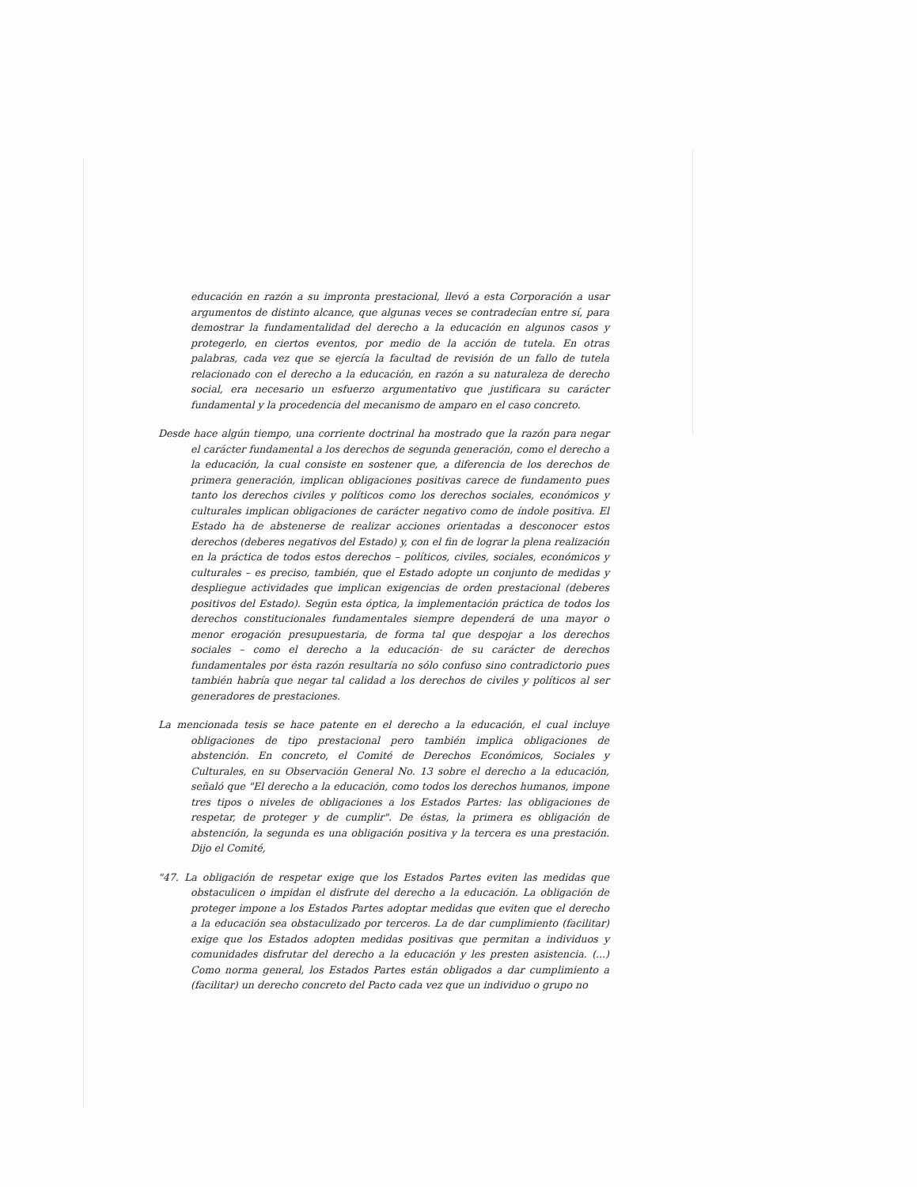educación en razón a su impronta prestacional, llevó a esta Corporación a usar argumentos de distinto alcance, que algunas veces se contradecían entre sí, para demostrar la fundamentalidad del derecho a la educación en algunos casos y protegerlo, en ciertos eventos, por medio de la acción de tutela. En otras palabras, cada vez que se ejercía la facultad de revisión de un fallo de tutela relacionado con el derecho a la educación, en razón a su naturaleza de derecho social, era necesario un esfuerzo argumentativo que justificara su carácter fundamental y la procedencia del mecanismo de amparo en el caso concreto.
Desde hace algún tiempo, una corriente doctrinal ha mostrado que la razón para negar el carácter fundamental a los derechos de segunda generación, como el derecho a la educación, la cual consiste en sostener que, a diferencia de los derechos de primera generación, implican obligaciones positivas carece de fundamento pues tanto los derechos civiles y políticos como los derechos sociales, económicos y culturales implican obligaciones de carácter negativo como de índole positiva. El Estado ha de abstenerse de realizar acciones orientadas a desconocer estos derechos (deberes negativos del Estado) y, con el fin de lograr la plena realización en la práctica de todos estos derechos – políticos, civiles, sociales, económicos y culturales – es preciso, también, que el Estado adopte un conjunto de medidas y despliegue actividades que implican exigencias de orden prestacional (deberes positivos del Estado). Según esta óptica, la implementación práctica de todos los derechos constitucionales fundamentales siempre dependerá de una mayor o menor erogación presupuestaria, de forma tal que despojar a los derechos sociales – como el derecho a la educación- de su carácter de derechos fundamentales por ésta razón resultaría no sólo confuso sino contradictorio pues también habría que negar tal calidad a los derechos de civiles y políticos al ser generadores de prestaciones.
La mencionada tesis se hace patente en el derecho a la educación, el cual incluye obligaciones de tipo prestacional pero también implica obligaciones de abstención. En concreto, el Comité de Derechos Económicos, Sociales y Culturales, en su Observación General No. 13 sobre el derecho a la educación, señaló que "El derecho a la educación, como todos los derechos humanos, impone tres tipos o niveles de obligaciones a los Estados Partes: las obligaciones de respetar, de proteger y de cumplir". De éstas, la primera es obligación de abstención, la segunda es una obligación positiva y la tercera es una prestación. Dijo el Comité,
"47. La obligación de respetar exige que los Estados Partes eviten las medidas que obstaculicen o impidan el disfrute del derecho a la educación. La obligación de proteger impone a los Estados Partes adoptar medidas que eviten que el derecho a la educación sea obstaculizado por terceros. La de dar cumplimiento (facilitar) exige que los Estados adopten medidas positivas que permitan a individuos y comunidades disfrutar del derecho a la educación y les presten asistencia. (...) Como norma general, los Estados Partes están obligados a dar cumplimiento a (facilitar) un derecho concreto del Pacto cada vez que un individuo o grupo no